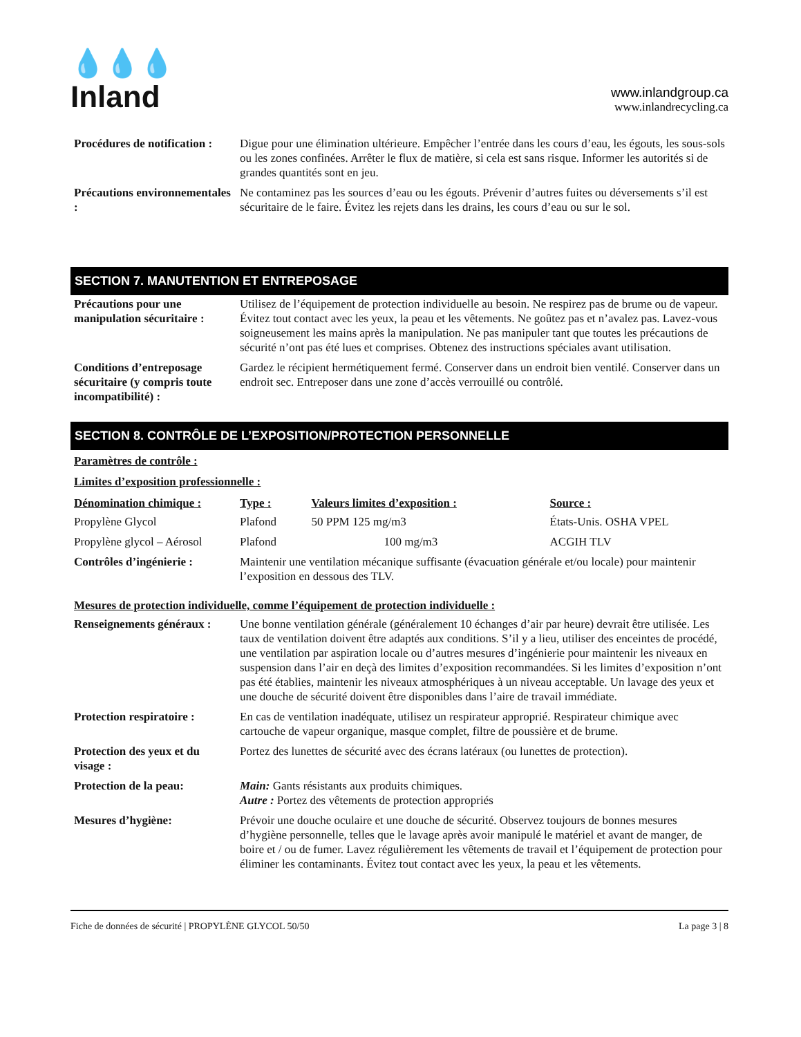💧💧💧
Inland
www.inlandgroup.ca
www.inlandrecycling.ca
| Procédures de notification : | Digue pour une élimination ultérieure. Empêcher l’entrée dans les cours d’eau, les égouts, les sous-sols ou les zones confinées. Arrêter le flux de matière, si cela est sans risque. Informer les autorités si de grandes quantités sont en jeu. |
| Précautions environnementales : | Ne contaminez pas les sources d’eau ou les égouts. Prévenir d’autres fuites ou déversements s’il est sécuritaire de le faire. Évitez les rejets dans les drains, les cours d’eau ou sur le sol. |
SECTION 7. MANUTENTION ET ENTREPOSAGE
| Précautions pour une manipulation sécuritaire : | Utilisez de l’équipement de protection individuelle au besoin. Ne respirez pas de brume ou de vapeur. Évitez tout contact avec les yeux, la peau et les vêtements. Ne goûtez pas et n’avalez pas. Lavez-vous soigneusement les mains après la manipulation. Ne pas manipuler tant que toutes les précautions de sécurité n’ont pas été lues et comprises. Obtenez des instructions spéciales avant utilisation. |
| Conditions d’entreposage sécuritaire (y compris toute incompatibilité) : | Gardez le récipient hermétiquement fermé. Conserver dans un endroit bien ventilé. Conserver dans un endroit sec. Entreposer dans une zone d’accès verrouillé ou contrôlé. |
SECTION 8. CONTRÔLE DE L’EXPOSITION/PROTECTION PERSONNELLE
Paramètres de contrôle :
Limites d’exposition professionnelle :
| Dénomination chimique : | Type : | Valeurs limites d’exposition : | Source : |
| Propylène Glycol | Plafond | 50 PPM 125 mg/m3 | États-Unis. OSHA VPEL |
| Propylène glycol – Aérosol | Plafond | 100 mg/m3 | ACGIH TLV |
| Contrôles d’ingénierie : | Maintenir une ventilation mécanique suffisante (évacuation générale et/ou locale) pour maintenir l’exposition en dessous des TLV. | | |
Mesures de protection individuelle, comme l’équipement de protection individuelle :
| Renseignements généraux : | Une bonne ventilation générale (généralement 10 échanges d’air par heure) devrait être utilisée. Les taux de ventilation doivent être adaptés aux conditions. S’il y a lieu, utiliser des enceintes de procédé, une ventilation par aspiration locale ou d’autres mesures d’ingénierie pour maintenir les niveaux en suspension dans l’air en deçà des limites d’exposition recommandées. Si les limites d’exposition n’ont pas été établies, maintenir les niveaux atmosphériques à un niveau acceptable. Un lavage des yeux et une douche de sécurité doivent être disponibles dans l’aire de travail immédiate. |
| Protection respiratoire : | En cas de ventilation inadéquate, utilisez un respirateur approprié. Respirateur chimique avec cartouche de vapeur organique, masque complet, filtre de poussière et de brume. |
| Protection des yeux et du visage : | Portez des lunettes de sécurité avec des écrans latéraux (ou lunettes de protection). |
| Protection de la peau: | Main: Gants résistants aux produits chimiques. Autre : Portez des vêtements de protection appropriés |
| Mesures d’hygiène: | Prévoir une douche oculaire et une douche de sécurité. Observez toujours de bonnes mesures d’hygiène personnelle, telles que le lavage après avoir manipulé le matériel et avant de manger, de boire et / ou de fumer. Lavez régulièrement les vêtements de travail et l’équipement de protection pour éliminer les contaminants. Évitez tout contact avec les yeux, la peau et les vêtements. |
Fiche de données de sécurité | PROPYLÈNE GLYCOL 50/50 La page 3 | 8